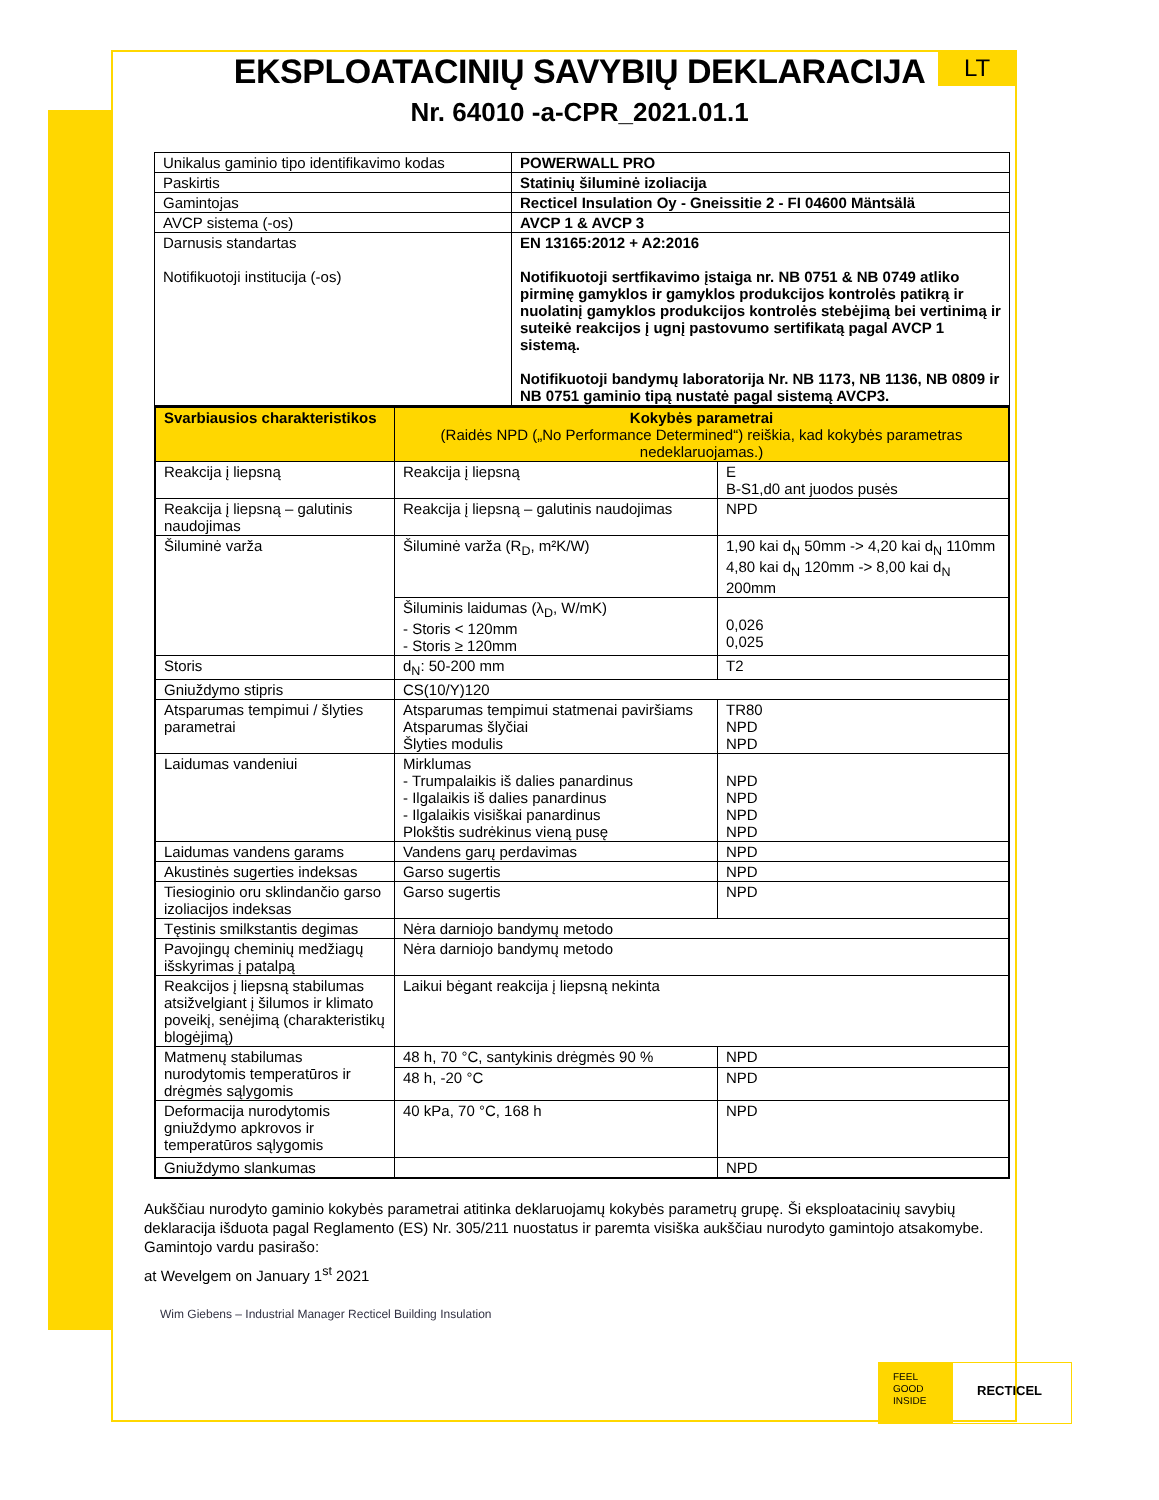LT
EKSPLOATACINIŲ SAVYBIŲ DEKLARACIJA
Nr. 64010 -a-CPR_2021.01.1
| Unikalus gaminio tipo identifikavimo kodas | POWERWALL PRO |
| Paskirtis | Statinių šiluminė izoliacija |
| Gamintojas | Recticel Insulation Oy - Gneissitie 2 - FI 04600 Mäntsälä |
| AVCP sistema (-os) | AVCP 1 & AVCP 3 |
| Darnusis standartas Notifikuotoji institucija (-os) | EN 13165:2012 + A2:2016 Notifikuotoji sertfikavimo įstaiga nr. NB 0751 & NB 0749 atliko pirminę gamyklos ir gamyklos produkcijos kontrolės patikrą ir nuolatinį gamyklos produkcijos kontrolės stebėjimą bei vertinimą ir suteikė reakcijos į ugnį pastovumo sertifikatą pagal AVCP 1 sistemą. Notifikuotoji bandymų laboratorija Nr. NB 1173, NB 1136, NB 0809 ir NB 0751 gaminio tipą nustatė pagal sistemą AVCP3. |
| Svarbiausios charakteristikos | Kokybės parametrai (Raidės NPD („No Performance Determined“) reiškia, kad kokybės parametras nedeklaruojamas.) | |
| Reakcija į liepsną | Reakcija į liepsną | E B-S1,d0 ant juodos pusės |
| Reakcija į liepsną – galutinis naudojimas | Reakcija į liepsną – galutinis naudojimas | NPD |
| Šiluminė varža | Šiluminė varža (R<sub>D</sub>, m²K/W) | 1,90 kai d<sub>N</sub> 50mm -> 4,20 kai d<sub>N</sub> 110mm 4,80 kai d<sub>N</sub> 120mm -> 8,00 kai d<sub>N</sub> 200mm |
| | Šiluminis laidumas (λ<sub>D</sub>, W/mK) - Storis < 120mm - Storis ≥ 120mm | 0,026 0,025 |
| Storis | d<sub>N</sub>: 50-200 mm | T2 |
| Gniuždymo stipris | CS(10/Y)120 | |
| Atsparumas tempimui / šlyties parametrai | Atsparumas tempimui statmenai paviršiams Atsparumas šlyčiai Šlyties modulis | TR80 NPD NPD |
| Laidumas vandeniui | Mirklumas - Trumpalaikis iš dalies panardinus - Ilgalaikis iš dalies panardinus - Ilgalaikis visiškai panardinus Plokštis sudrėkinus vieną pusę | NPD NPD NPD NPD |
| Laidumas vandens garams | Vandens garų perdavimas | NPD |
| Akustinės sugerties indeksas | Garso sugertis | NPD |
| Tiesioginio oru sklindančio garso izoliacijos indeksas | Garso sugertis | NPD |
| Tęstinis smilkstantis degimas | Nėra darniojo bandymų metodo | |
| Pavojingų cheminių medžiagų išskyrimas į patalpą | Nėra darniojo bandymų metodo | |
| Reakcijos į liepsną stabilumas atsižvelgiant į šilumos ir klimato poveikį, senėjimą (charakteristikų blogėjimą) | Laikui bėgant reakcija į liepsną nekinta | |
| Matmenų stabilumas nurodytomis temperatūros ir drėgmės sąlygomis | 48 h, 70 °C, santykinis drėgmės 90 % | NPD |
| | 48 h, -20 °C | NPD |
| Deformacija nurodytomis gniuždymo apkrovos ir temperatūros sąlygomis | 40 kPa, 70 °C, 168 h | NPD |
| Gniuždymo slankumas | | NPD |
Aukščiau nurodyto gaminio kokybės parametrai atitinka deklaruojamų kokybės parametrų grupę. Ši eksploatacinių savybių deklaracija išduota pagal Reglamento (ES) Nr. 305/211 nuostatus ir paremta visiška aukščiau nurodyto gamintojo atsakomybe.
Gamintojo vardu pasirašo:
at Wevelgem on January 1<sup>st</sup> 2021
Wim Giebens – Industrial Manager Recticel Building Insulation
FEEL
GOOD
INSIDE
RECTICEL